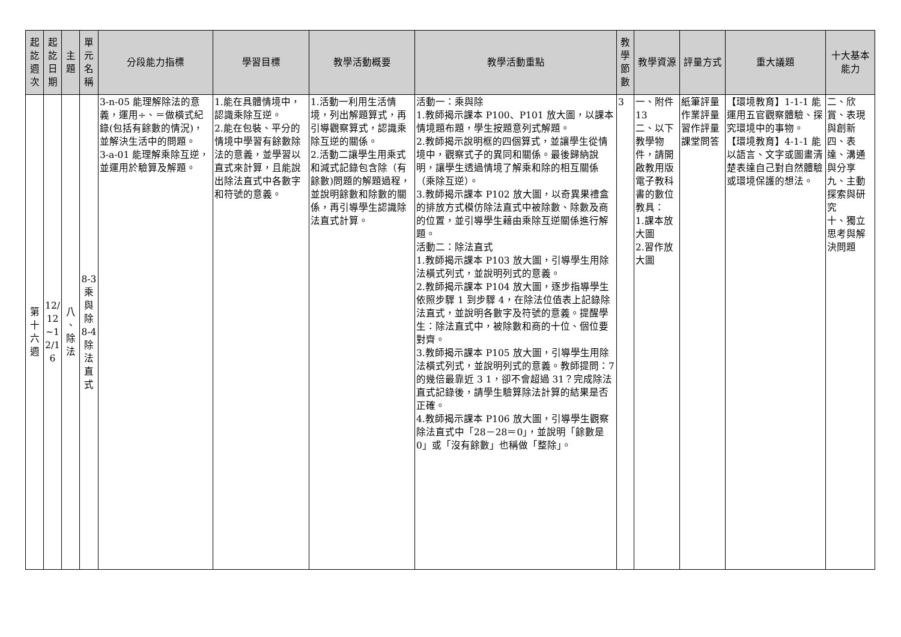| 起 訖 週 次 | 起 訖 日 期 | 主 題 | 單 元 名 稱 | 分段能力指標 | 學習目標 | 教學活動概要 | 教學活動重點 | 教 學 節 數 | 教學資源 | 評量方式 | 重大議題 | 十大基本能力 |
| --- | --- | --- | --- | --- | --- | --- | --- | --- | --- | --- | --- | --- |
| 第 十 六 週 | 12/ 12 ~1 2/1 6 | 八 、 除 法 | 8-3 乘 與 除 8-4 除 法 直 式 | 3-n-05 能理解除法的意義，運用÷、＝做橫式紀錄(包括有餘數的情況)，並解決生活中的問題。 3-a-01 能理解乘除互逆，並運用於驗算及解題。 | 1.能在具體情境中，認識乘除互逆。 2.能在包裝、平分的情境中學習有餘數除法的意義，並學習以直式來計算，且能說出除法直式中各數字和符號的意義。 | 1.活動一利用生活情境，列出解題算式，再引導觀察算式，認識乘除互逆的關係。 2.活動二讓學生用乘式和減式記錄包含除（有餘數)問題的解題過程，並說明餘數和除數的關係，再引導學生認識除法直式計算。 | 活動一：乘與除 1.教師揭示課本 P100、P101 放大圖，以課本情境題布題，學生按題意列式解題。 2.教師揭示說明框的四個算式，並讓學生從情境中，觀察式子的異同和關係。最後歸納說明，讓學生透過情境了解乘和除的相互關係（乘除互逆）。 3.教師揭示課本 P102 放大圖，以奇異果禮盒的排放方式模仿除法直式中被除數、除數及商的位置，並引導學生藉由乘除互逆關係進行解題。 活動二：除法直式 1.教師揭示課本 P103 放大圖，引導學生用除法橫式列式，並說明列式的意義。 2.教師揭示課本 P104 放大圖，逐步指導學生依照步驟 1 到步驟 4，在除法位值表上記錄除法直式，並說明各數字及符號的意義。提醒學生：除法直式中，被除數和商的十位、個位要對齊。 3.教師揭示課本 P105 放大圖，引導學生用除法橫式列式，並說明列式的意義。教師提問：7 的幾倍最靠近 3 1，卻不會超過 31？完成除法直式記錄後，請學生驗算除法計算的結果是否正確。 4.教師揭示課本 P106 放大圖，引導學生觀察除法直式中「28－28＝0」，並說明「餘數是 0」或「沒有餘數」也稱做「整除」。 | 3 | 一、附件13 二、以下教學物件，請開啟教用版電子教科書的數位教具： 1.課本放大圖 2.習作放大圖 | 紙筆評量 作業評量 習作評量 課堂問答 | 【環境教育】1-1-1 能運用五官觀察體驗、探究環境中的事物。 【環境教育】4-1-1 能以語言、文字或圖畫清楚表達自己對自然體驗或環境保護的想法。 | 二、欣賞、表現與創新 四、表達、溝通與分享 九、主動探索與研究 十、獨立思考與解決問題 |